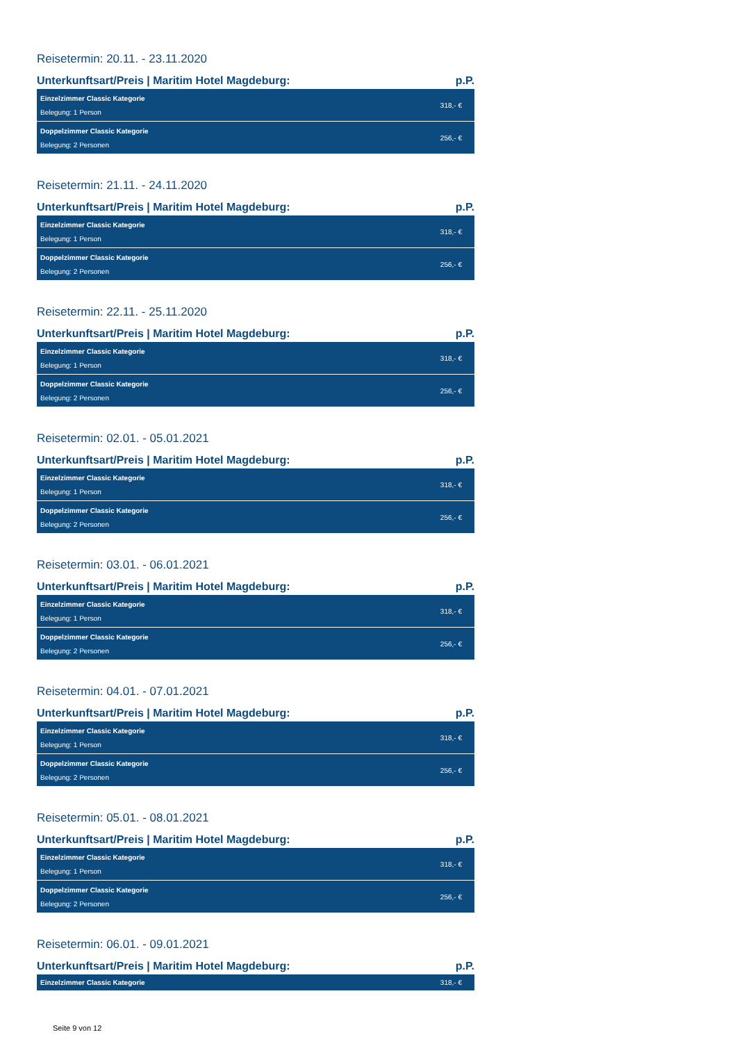Reisetermin: 20.11. - 23.11.2020
Unterkunftsart/Preis | Maritim Hotel Magdeburg: p.P.
| Einzelzimmer Classic Kategorie Belegung: 1 Person | 318,- € |
| Doppelzimmer Classic Kategorie Belegung: 2 Personen | 256,- € |
Reisetermin: 21.11. - 24.11.2020
Unterkunftsart/Preis | Maritim Hotel Magdeburg: p.P.
| Einzelzimmer Classic Kategorie Belegung: 1 Person | 318,- € |
| Doppelzimmer Classic Kategorie Belegung: 2 Personen | 256,- € |
Reisetermin: 22.11. - 25.11.2020
Unterkunftsart/Preis | Maritim Hotel Magdeburg: p.P.
| Einzelzimmer Classic Kategorie Belegung: 1 Person | 318,- € |
| Doppelzimmer Classic Kategorie Belegung: 2 Personen | 256,- € |
Reisetermin: 02.01. - 05.01.2021
Unterkunftsart/Preis | Maritim Hotel Magdeburg: p.P.
| Einzelzimmer Classic Kategorie Belegung: 1 Person | 318,- € |
| Doppelzimmer Classic Kategorie Belegung: 2 Personen | 256,- € |
Reisetermin: 03.01. - 06.01.2021
Unterkunftsart/Preis | Maritim Hotel Magdeburg: p.P.
| Einzelzimmer Classic Kategorie Belegung: 1 Person | 318,- € |
| Doppelzimmer Classic Kategorie Belegung: 2 Personen | 256,- € |
Reisetermin: 04.01. - 07.01.2021
Unterkunftsart/Preis | Maritim Hotel Magdeburg: p.P.
| Einzelzimmer Classic Kategorie Belegung: 1 Person | 318,- € |
| Doppelzimmer Classic Kategorie Belegung: 2 Personen | 256,- € |
Reisetermin: 05.01. - 08.01.2021
Unterkunftsart/Preis | Maritim Hotel Magdeburg: p.P.
| Einzelzimmer Classic Kategorie Belegung: 1 Person | 318,- € |
| Doppelzimmer Classic Kategorie Belegung: 2 Personen | 256,- € |
Reisetermin: 06.01. - 09.01.2021
Unterkunftsart/Preis | Maritim Hotel Magdeburg: p.P.
| Einzelzimmer Classic Kategorie | 318,- € |
Seite 9 von 12